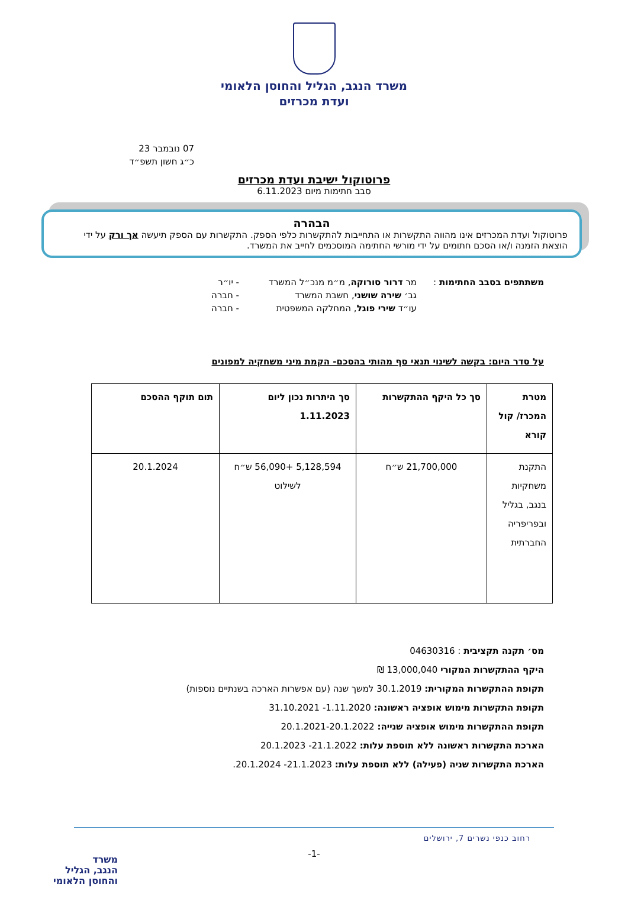משרד הנגב, הגליל והחוסן הלאומי
ועדת מכרזים
07 נובמבר 23
כ״ג חשון תשפ״ד
פרוטוקול ישיבת ועדת מכרזים
סבב חתימות מיום 6.11.2023
הבהרה
פרוטוקול ועדת המכרזים אינו מהווה התקשרות או התחייבות להתקשרות כלפי הספק. התקשרות עם הספק תיעשה אך ורק על ידי הוצאת הזמנה ו/או הסכם חתומים על ידי מורשי החתימה המוסכמים לחייב את המשרד.
משתתפים בסבב החתימות : מר דרור סורוקה, מ״מ מנכ״ל המשרד - יו״ר
גב׳ שירה שושני, חשבת המשרד - חברה
עו״ד שירי פוגל, המחלקה המשפטית - חברה
על סדר היום: בקשה לשינוי תנאי סף מהותי בהסכם- הקמת מיני משחקיה למפונים
| מטרת המכרז/ קול קורא | סך כל היקף ההתקשרות | סך היתרות נכון ליום 1.11.2023 | תום תוקף ההסכם |
| --- | --- | --- | --- |
| התקנת משחקיות בנגב, בגליל ובפריפריה החברתית | 21,700,000 ש״ח | 5,128,594 +56,090 ש״ח לשילוט | 20.1.2024 |
מס׳ תקנה תקציבית : 04630316
היקף ההתקשרות המקורי 13,000,040 ₪
תקופת ההתקשרות המקורית: 30.1.2019 למשך שנה (עם אפשרות הארכה בשנתיים נוספות)
תקופת התקשרות מימוש אופציה ראשונה: 1.11.2020- 31.10.2021
תקופת ההתקשרות מימוש אופציה שנייה: 20.1.2021-20.1.2022
הארכת התקשרות ראשונה ללא תוספת עלות: 21.1.2022- 20.1.2023
הארכת התקשרות שניה (פעילה) ללא תוספת עלות: 21.1.2023- 20.1.2024.
רחוב כנפי נשרים 7, ירושלים
-1-
משרד
הנגב, הגליל
והחוסן הלאומי